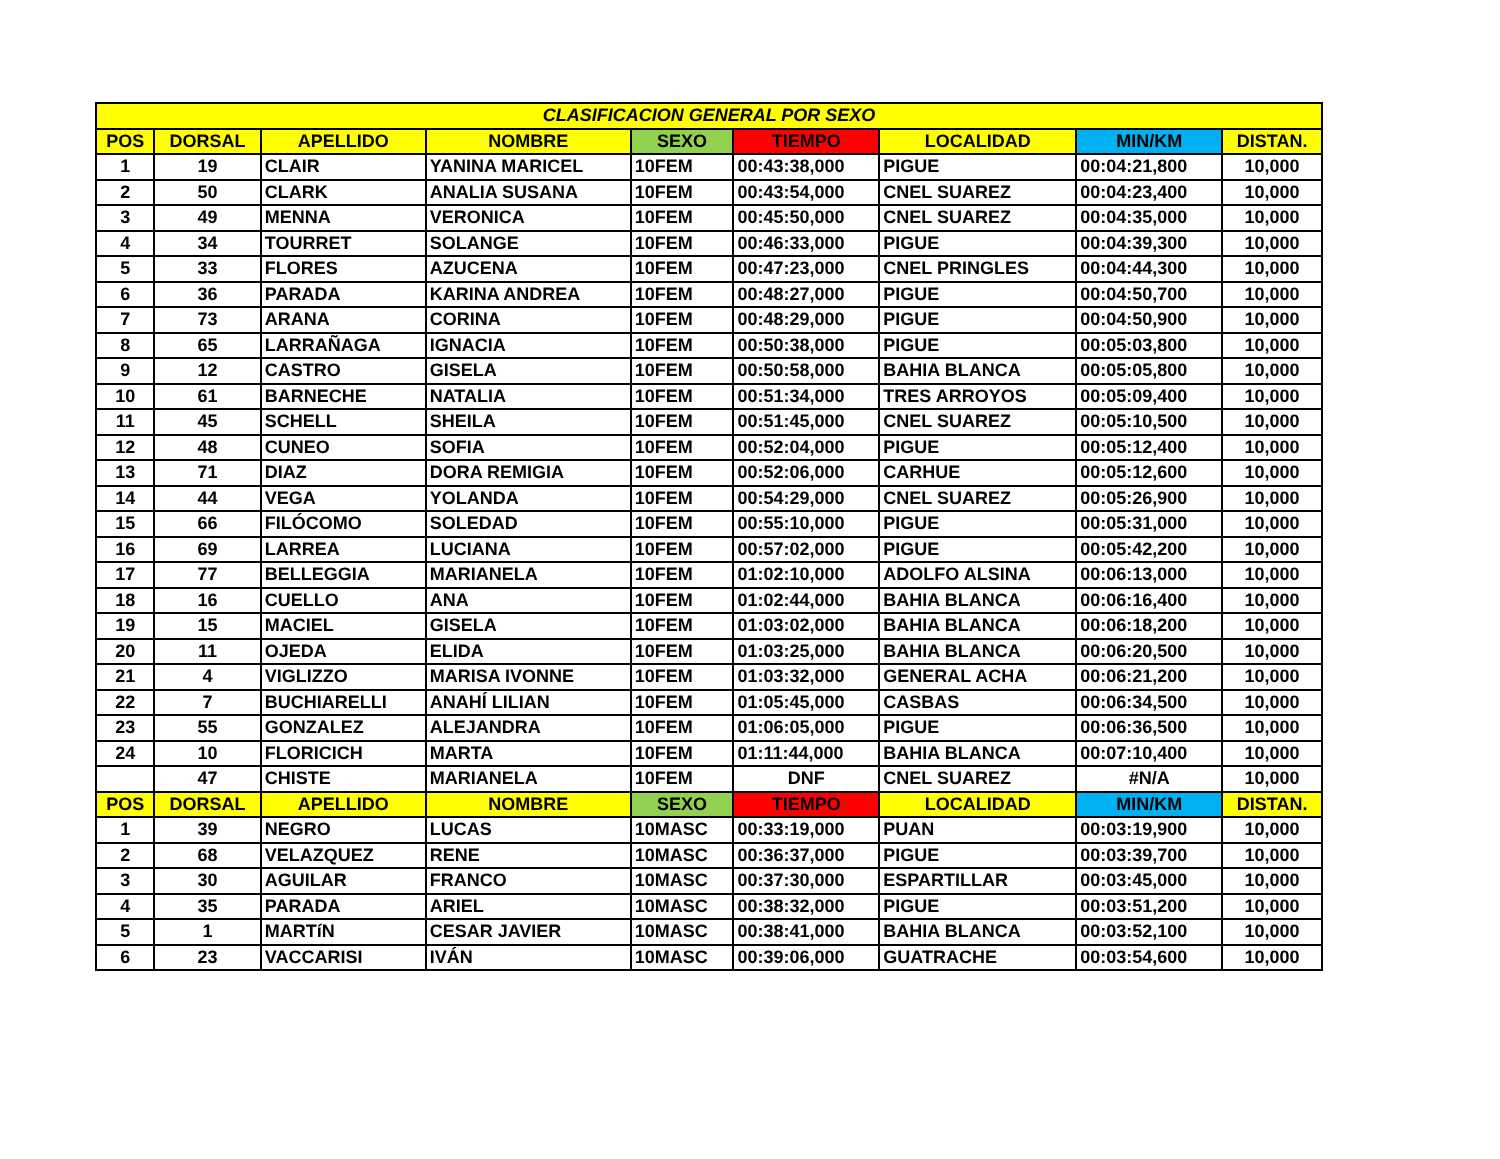| CLASIFICACION GENERAL POR SEXO | | | | | | | | |
| POS | DORSAL | APELLIDO | NOMBRE | SEXO | TIEMPO | LOCALIDAD | MIN/KM | DISTAN. |
| 1 | 19 | CLAIR | YANINA MARICEL | 10FEM | 00:43:38,000 | PIGUE | 00:04:21,800 | 10,000 |
| 2 | 50 | CLARK | ANALIA SUSANA | 10FEM | 00:43:54,000 | CNEL SUAREZ | 00:04:23,400 | 10,000 |
| 3 | 49 | MENNA | VERONICA | 10FEM | 00:45:50,000 | CNEL SUAREZ | 00:04:35,000 | 10,000 |
| 4 | 34 | TOURRET | SOLANGE | 10FEM | 00:46:33,000 | PIGUE | 00:04:39,300 | 10,000 |
| 5 | 33 | FLORES | AZUCENA | 10FEM | 00:47:23,000 | CNEL PRINGLES | 00:04:44,300 | 10,000 |
| 6 | 36 | PARADA | KARINA ANDREA | 10FEM | 00:48:27,000 | PIGUE | 00:04:50,700 | 10,000 |
| 7 | 73 | ARANA | CORINA | 10FEM | 00:48:29,000 | PIGUE | 00:04:50,900 | 10,000 |
| 8 | 65 | LARRAÑAGA | IGNACIA | 10FEM | 00:50:38,000 | PIGUE | 00:05:03,800 | 10,000 |
| 9 | 12 | CASTRO | GISELA | 10FEM | 00:50:58,000 | BAHIA BLANCA | 00:05:05,800 | 10,000 |
| 10 | 61 | BARNECHE | NATALIA | 10FEM | 00:51:34,000 | TRES ARROYOS | 00:05:09,400 | 10,000 |
| 11 | 45 | SCHELL | SHEILA | 10FEM | 00:51:45,000 | CNEL SUAREZ | 00:05:10,500 | 10,000 |
| 12 | 48 | CUNEO | SOFIA | 10FEM | 00:52:04,000 | PIGUE | 00:05:12,400 | 10,000 |
| 13 | 71 | DIAZ | DORA REMIGIA | 10FEM | 00:52:06,000 | CARHUE | 00:05:12,600 | 10,000 |
| 14 | 44 | VEGA | YOLANDA | 10FEM | 00:54:29,000 | CNEL SUAREZ | 00:05:26,900 | 10,000 |
| 15 | 66 | FILÓCOMO | SOLEDAD | 10FEM | 00:55:10,000 | PIGUE | 00:05:31,000 | 10,000 |
| 16 | 69 | LARREA | LUCIANA | 10FEM | 00:57:02,000 | PIGUE | 00:05:42,200 | 10,000 |
| 17 | 77 | BELLEGGIA | MARIANELA | 10FEM | 01:02:10,000 | ADOLFO ALSINA | 00:06:13,000 | 10,000 |
| 18 | 16 | CUELLO | ANA | 10FEM | 01:02:44,000 | BAHIA BLANCA | 00:06:16,400 | 10,000 |
| 19 | 15 | MACIEL | GISELA | 10FEM | 01:03:02,000 | BAHIA BLANCA | 00:06:18,200 | 10,000 |
| 20 | 11 | OJEDA | ELIDA | 10FEM | 01:03:25,000 | BAHIA BLANCA | 00:06:20,500 | 10,000 |
| 21 | 4 | VIGLIZZO | MARISA IVONNE | 10FEM | 01:03:32,000 | GENERAL ACHA | 00:06:21,200 | 10,000 |
| 22 | 7 | BUCHIARELLI | ANAHÍ LILIAN | 10FEM | 01:05:45,000 | CASBAS | 00:06:34,500 | 10,000 |
| 23 | 55 | GONZALEZ | ALEJANDRA | 10FEM | 01:06:05,000 | PIGUE | 00:06:36,500 | 10,000 |
| 24 | 10 | FLORICICH | MARTA | 10FEM | 01:11:44,000 | BAHIA BLANCA | 00:07:10,400 | 10,000 |
| | 47 | CHISTE | MARIANELA | 10FEM | DNF | CNEL SUAREZ | #N/A | 10,000 |
| POS | DORSAL | APELLIDO | NOMBRE | SEXO | TIEMPO | LOCALIDAD | MIN/KM | DISTAN. |
| 1 | 39 | NEGRO | LUCAS | 10MASC | 00:33:19,000 | PUAN | 00:03:19,900 | 10,000 |
| 2 | 68 | VELAZQUEZ | RENE | 10MASC | 00:36:37,000 | PIGUE | 00:03:39,700 | 10,000 |
| 3 | 30 | AGUILAR | FRANCO | 10MASC | 00:37:30,000 | ESPARTILLAR | 00:03:45,000 | 10,000 |
| 4 | 35 | PARADA | ARIEL | 10MASC | 00:38:32,000 | PIGUE | 00:03:51,200 | 10,000 |
| 5 | 1 | MARTíN | CESAR JAVIER | 10MASC | 00:38:41,000 | BAHIA BLANCA | 00:03:52,100 | 10,000 |
| 6 | 23 | VACCARISI | IVÁN | 10MASC | 00:39:06,000 | GUATRACHE | 00:03:54,600 | 10,000 |